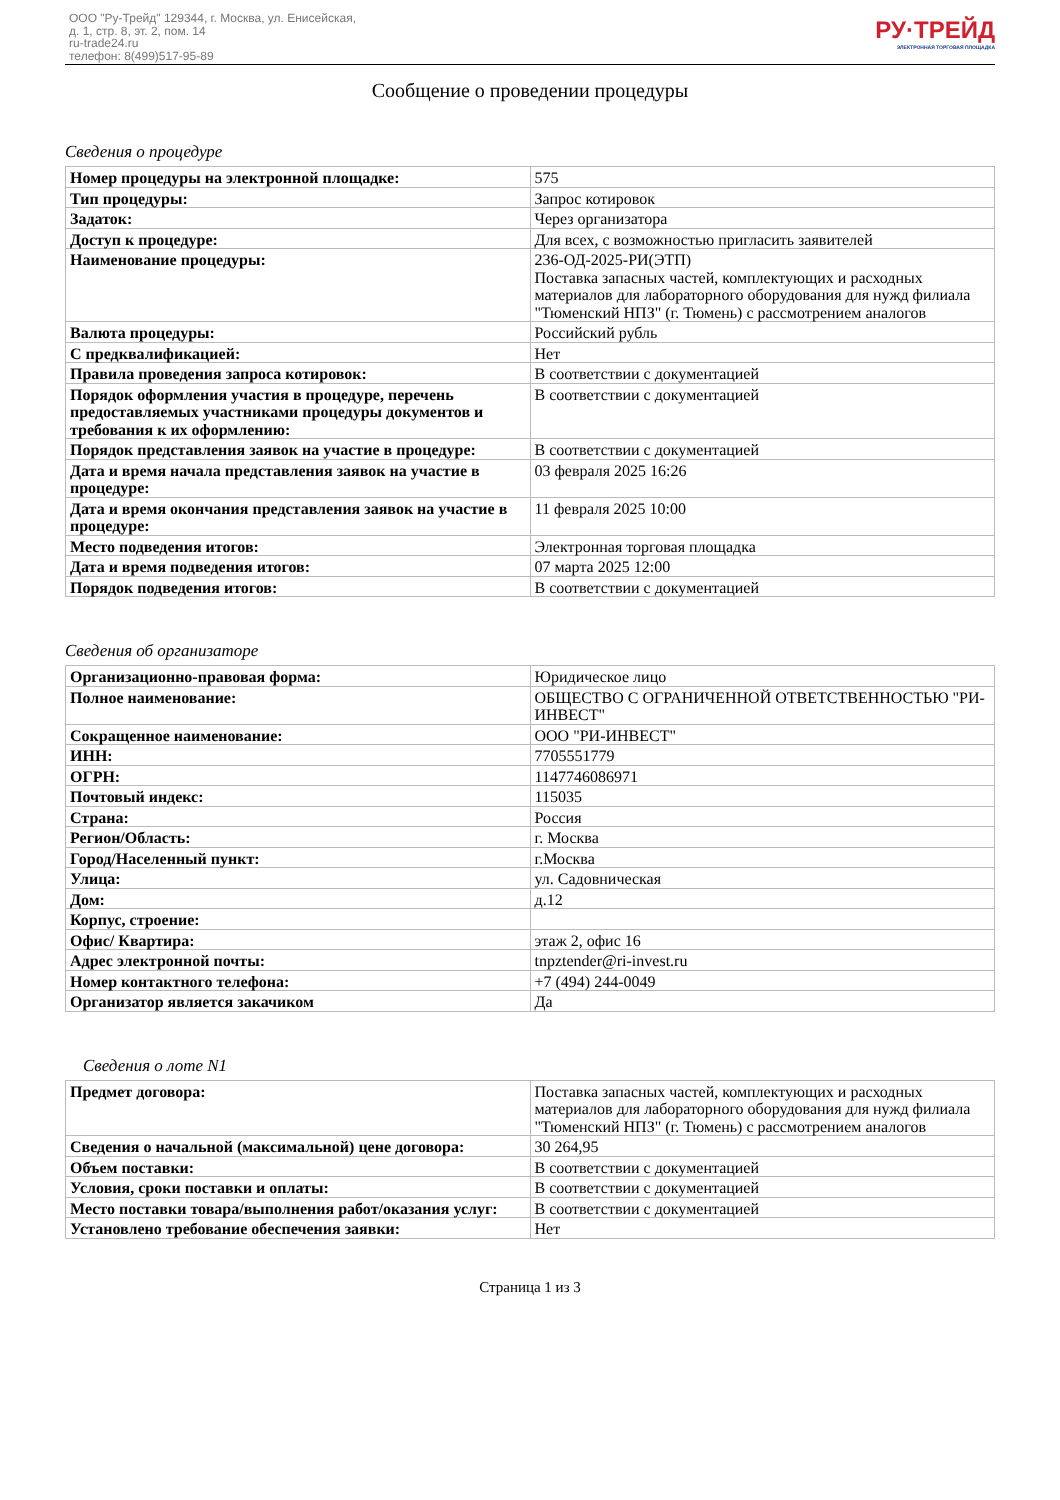ООО "Ру-Трейд" 129344, г. Москва, ул. Енисейская,
д. 1, стр. 8, эт. 2, пом. 14
ru-trade24.ru
телефон: 8(499)517-95-89
РУ·ТРЕЙД
ЭЛЕКТРОННАЯ ТОРГОВАЯ ПЛОЩАДКА
Сообщение о проведении процедуры
Сведения о процедуре
| Номер процедуры на электронной площадке: | 575 |
| Тип процедуры: | Запрос котировок |
| Задаток: | Через организатора |
| Доступ к процедуре: | Для всех, с возможностью пригласить заявителей |
| Наименование процедуры: | 236-ОД-2025-РИ(ЭТП) Поставка запасных частей, комплектующих и расходных материалов для лабораторного оборудования для нужд филиала "Тюменский НПЗ" (г. Тюмень) с рассмотрением аналогов |
| Валюта процедуры: | Российский рубль |
| С предквалификацией: | Нет |
| Правила проведения запроса котировок: | В соответствии с документацией |
| Порядок оформления участия в процедуре, перечень предоставляемых участниками процедуры документов и требования к их оформлению: | В соответствии с документацией |
| Порядок представления заявок на участие в процедуре: | В соответствии с документацией |
| Дата и время начала представления заявок на участие в процедуре: | 03 февраля 2025 16:26 |
| Дата и время окончания представления заявок на участие в процедуре: | 11 февраля 2025 10:00 |
| Место подведения итогов: | Электронная торговая площадка |
| Дата и время подведения итогов: | 07 марта 2025 12:00 |
| Порядок подведения итогов: | В соответствии с документацией |
Сведения об организаторе
| Организационно-правовая форма: | Юридическое лицо |
| Полное наименование: | ОБЩЕСТВО С ОГРАНИЧЕННОЙ ОТВЕТСТВЕННОСТЬЮ "РИ-ИНВЕСТ" |
| Сокращенное наименование: | ООО "РИ-ИНВЕСТ" |
| ИНН: | 7705551779 |
| ОГРН: | 1147746086971 |
| Почтовый индекс: | 115035 |
| Страна: | Россия |
| Регион/Область: | г. Москва |
| Город/Населенный пункт: | г.Москва |
| Улица: | ул. Садовническая |
| Дом: | д.12 |
| Корпус, строение: | |
| Офис/ Квартира: | этаж 2, офис 16 |
| Адрес электронной почты: | tnpztender@ri-invest.ru |
| Номер контактного телефона: | +7 (494) 244-0049 |
| Организатор является закачиком | Да |
Сведения о лоте N1
| Предмет договора: | Поставка запасных частей, комплектующих и расходных материалов для лабораторного оборудования для нужд филиала "Тюменский НПЗ" (г. Тюмень) с рассмотрением аналогов |
| Сведения о начальной (максимальной) цене договора: | 30 264,95 |
| Объем поставки: | В соответствии с документацией |
| Условия, сроки поставки и оплаты: | В соответствии с документацией |
| Место поставки товара/выполнения работ/оказания услуг: | В соответствии с документацией |
| Установлено требование обеспечения заявки: | Нет |
Страница 1 из 3